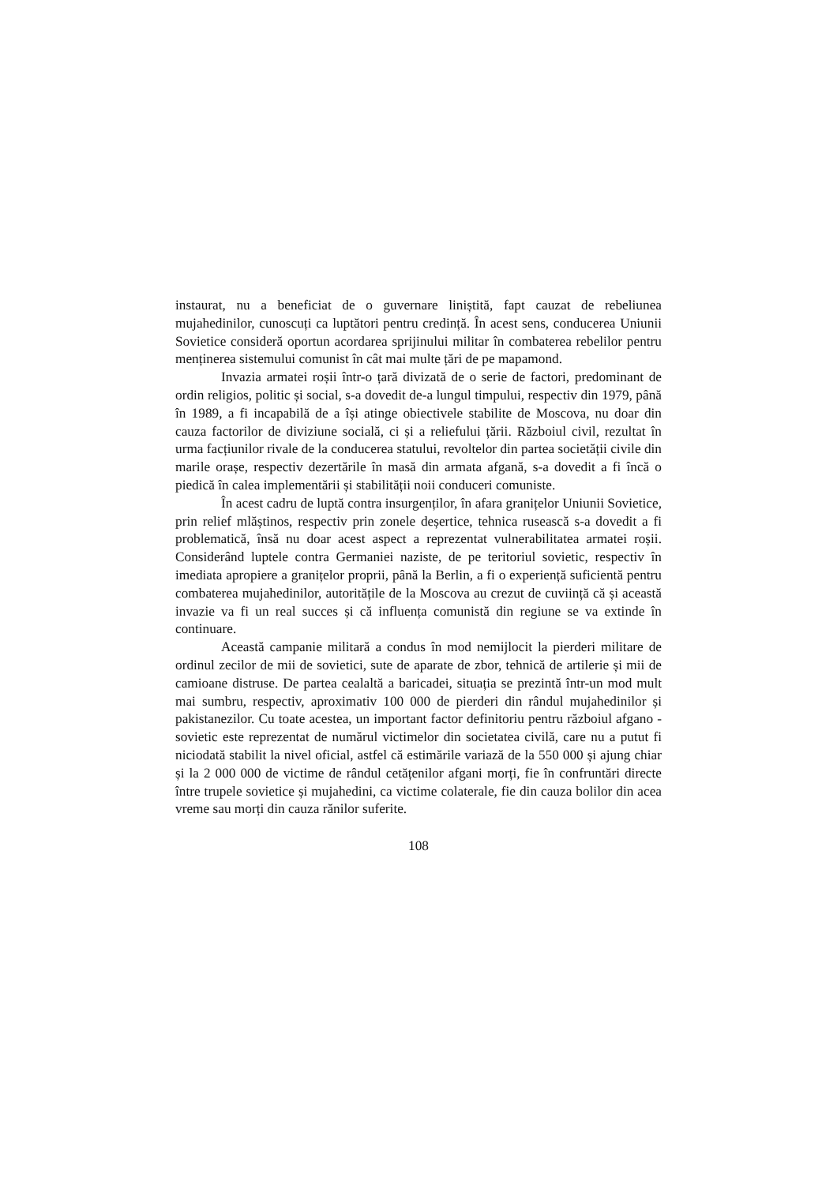instaurat, nu a beneficiat de o guvernare liniștită, fapt cauzat de rebeliunea mujahedinilor, cunoscuți ca luptători pentru credință. În acest sens, conducerea Uniunii Sovietice consideră oportun acordarea sprijinului militar în combaterea rebelilor pentru menținerea sistemului comunist în cât mai multe țări de pe mapamond.
Invazia armatei roșii într-o țară divizată de o serie de factori, predominant de ordin religios, politic și social, s-a dovedit de-a lungul timpului, respectiv din 1979, până în 1989, a fi incapabilă de a își atinge obiectivele stabilite de Moscova, nu doar din cauza factorilor de diviziune socială, ci și a reliefului țării. Războiul civil, rezultat în urma facțiunilor rivale de la conducerea statului, revoltelor din partea societății civile din marile orașe, respectiv dezertările în masă din armata afgană, s-a dovedit a fi încă o piedică în calea implementării și stabilității noii conduceri comuniste.
În acest cadru de luptă contra insurgenților, în afara granițelor Uniunii Sovietice, prin relief mlăștinos, respectiv prin zonele deșertice, tehnica rusească s-a dovedit a fi problematică, însă nu doar acest aspect a reprezentat vulnerabilitatea armatei roșii. Considerând luptele contra Germaniei naziste, de pe teritoriul sovietic, respectiv în imediata apropiere a granițelor proprii, până la Berlin, a fi o experiență suficientă pentru combaterea mujahedinilor, autoritățile de la Moscova au crezut de cuviință că și această invazie va fi un real succes și că influența comunistă din regiune se va extinde în continuare.
Această campanie militară a condus în mod nemijlocit la pierderi militare de ordinul zecilor de mii de sovietici, sute de aparate de zbor, tehnică de artilerie și mii de camioane distruse. De partea cealaltă a baricadei, situația se prezintă într-un mod mult mai sumbru, respectiv, aproximativ 100 000 de pierderi din rândul mujahedinilor și pakistanezilor. Cu toate acestea, un important factor definitoriu pentru războiul afgano - sovietic este reprezentat de numărul victimelor din societatea civilă, care nu a putut fi niciodată stabilit la nivel oficial, astfel că estimările variază de la 550 000 și ajung chiar și la 2 000 000 de victime de rândul cetățenilor afgani morți, fie în confruntări directe între trupele sovietice și mujahedini, ca victime colaterale, fie din cauza bolilor din acea vreme sau morți din cauza rănilor suferite.
108